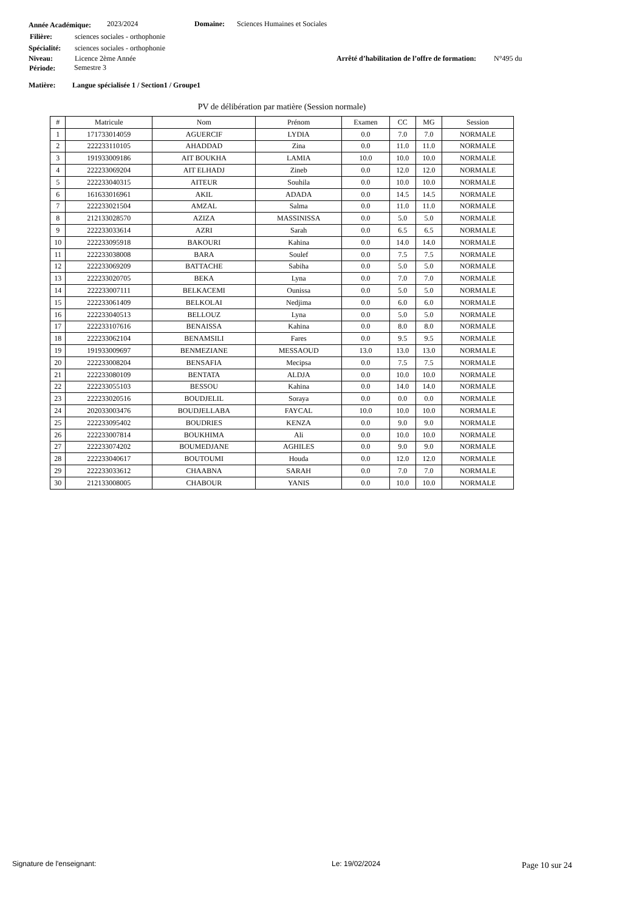Année Académique: 2023/2024 Domaine: Sciences Humaines et Sociales
Filière: sciences sociales - orthophonie
Spécialité: sciences sociales - orthophonie
Niveau: Licence 2ème Année Arrêté d’habilitation de l’offre de formation: N°495 du
Période: Semestre 3
Matière: Langue spécialisée 1 / Section1 / Groupe1
PV de délibération par matière (Session normale)
| # | Matricule | Nom | Prénom | Examen | CC | MG | Session |
| --- | --- | --- | --- | --- | --- | --- | --- |
| 1 | 171733014059 | AGUERCIF | LYDIA | 0.0 | 7.0 | 7.0 | NORMALE |
| 2 | 222233110105 | AHADDAD | Zina | 0.0 | 11.0 | 11.0 | NORMALE |
| 3 | 191933009186 | AIT BOUKHA | LAMIA | 10.0 | 10.0 | 10.0 | NORMALE |
| 4 | 222233069204 | AIT ELHADJ | Zineb | 0.0 | 12.0 | 12.0 | NORMALE |
| 5 | 222233040315 | AITEUR | Souhila | 0.0 | 10.0 | 10.0 | NORMALE |
| 6 | 161633016961 | AKIL | ADADA | 0.0 | 14.5 | 14.5 | NORMALE |
| 7 | 222233021504 | AMZAL | Salma | 0.0 | 11.0 | 11.0 | NORMALE |
| 8 | 212133028570 | AZIZA | MASSINISSA | 0.0 | 5.0 | 5.0 | NORMALE |
| 9 | 222233033614 | AZRI | Sarah | 0.0 | 6.5 | 6.5 | NORMALE |
| 10 | 222233095918 | BAKOURI | Kahina | 0.0 | 14.0 | 14.0 | NORMALE |
| 11 | 222233038008 | BARA | Soulef | 0.0 | 7.5 | 7.5 | NORMALE |
| 12 | 222233069209 | BATTACHE | Sabiha | 0.0 | 5.0 | 5.0 | NORMALE |
| 13 | 222233020705 | BEKA | Lyna | 0.0 | 7.0 | 7.0 | NORMALE |
| 14 | 222233007111 | BELKACEMI | Ounissa | 0.0 | 5.0 | 5.0 | NORMALE |
| 15 | 222233061409 | BELKOLAI | Nedjima | 0.0 | 6.0 | 6.0 | NORMALE |
| 16 | 222233040513 | BELLOUZ | Lyna | 0.0 | 5.0 | 5.0 | NORMALE |
| 17 | 222233107616 | BENAISSA | Kahina | 0.0 | 8.0 | 8.0 | NORMALE |
| 18 | 222233062104 | BENAMSILI | Fares | 0.0 | 9.5 | 9.5 | NORMALE |
| 19 | 191933009697 | BENMEZIANE | MESSAOUD | 13.0 | 13.0 | 13.0 | NORMALE |
| 20 | 222233008204 | BENSAFIA | Mecipsa | 0.0 | 7.5 | 7.5 | NORMALE |
| 21 | 222233080109 | BENTATA | ALDJA | 0.0 | 10.0 | 10.0 | NORMALE |
| 22 | 222233055103 | BESSOU | Kahina | 0.0 | 14.0 | 14.0 | NORMALE |
| 23 | 222233020516 | BOUDJELIL | Soraya | 0.0 | 0.0 | 0.0 | NORMALE |
| 24 | 202033003476 | BOUDJELLABA | FAYCAL | 10.0 | 10.0 | 10.0 | NORMALE |
| 25 | 222233095402 | BOUDRIES | KENZA | 0.0 | 9.0 | 9.0 | NORMALE |
| 26 | 222233007814 | BOUKHIMA | Ali | 0.0 | 10.0 | 10.0 | NORMALE |
| 27 | 222233074202 | BOUMEDJANE | AGHILES | 0.0 | 9.0 | 9.0 | NORMALE |
| 28 | 222233040617 | BOUTOUMI | Houda | 0.0 | 12.0 | 12.0 | NORMALE |
| 29 | 222233033612 | CHAABNA | SARAH | 0.0 | 7.0 | 7.0 | NORMALE |
| 30 | 212133008005 | CHABOUR | YANIS | 0.0 | 10.0 | 10.0 | NORMALE |
Signature de l'enseignant: Le: 19/02/2024 Page 10 sur 24